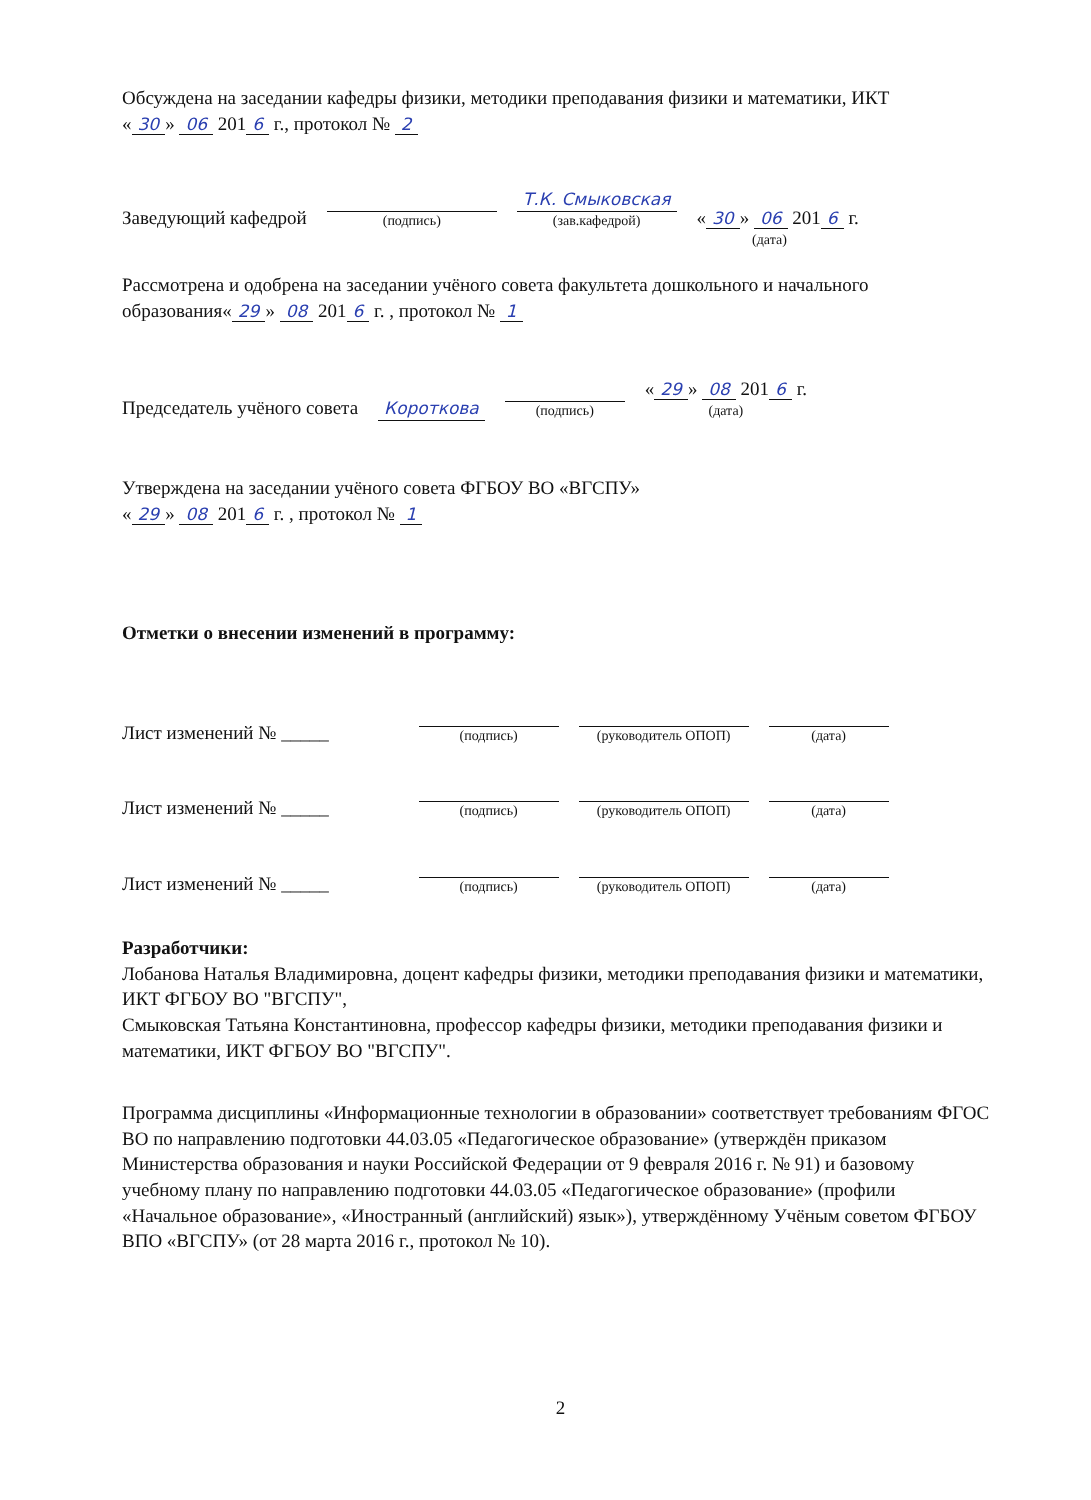Обсуждена на заседании кафедры физики, методики преподавания физики и математики, ИКТ
« 30 » 06 201 6 г., протокол № 2
Заведующий кафедрой
(подпись)
Т.К. Смыковская
(зав.кафедрой)
« 30 » 06 201 6 г.
(дата)
Рассмотрена и одобрена на заседании учёного совета факультета дошкольного и начального образования« 29 » 08 201 6 г. , протокол № 1
Председатель учёного совета Короткова
(подпись)
« 29 » 08 201 6 г.
(дата)
Утверждена на заседании учёного совета ФГБОУ ВО «ВГСПУ»
« 29 » 08 201 6 г. , протокол № 1
Отметки о внесении изменений в программу:
Лист изменений № _____
(подпись)
(руководитель ОПОП)
(дата)
Лист изменений № _____
(подпись)
(руководитель ОПОП)
(дата)
Лист изменений № _____
(подпись)
(руководитель ОПОП)
(дата)
Разработчики:
Лобанова Наталья Владимировна, доцент кафедры физики, методики преподавания физики и математики, ИКТ ФГБОУ ВО "ВГСПУ",
Смыковская Татьяна Константиновна, профессор кафедры физики, методики преподавания физики и математики, ИКТ ФГБОУ ВО "ВГСПУ".
Программа дисциплины «Информационные технологии в образовании» соответствует требованиям ФГОС ВО по направлению подготовки 44.03.05 «Педагогическое образование» (утверждён приказом Министерства образования и науки Российской Федерации от 9 февраля 2016 г. № 91) и базовому учебному плану по направлению подготовки 44.03.05 «Педагогическое образование» (профили «Начальное образование», «Иностранный (английский) язык»), утверждённому Учёным советом ФГБОУ ВПО «ВГСПУ» (от 28 марта 2016 г., протокол № 10).
2